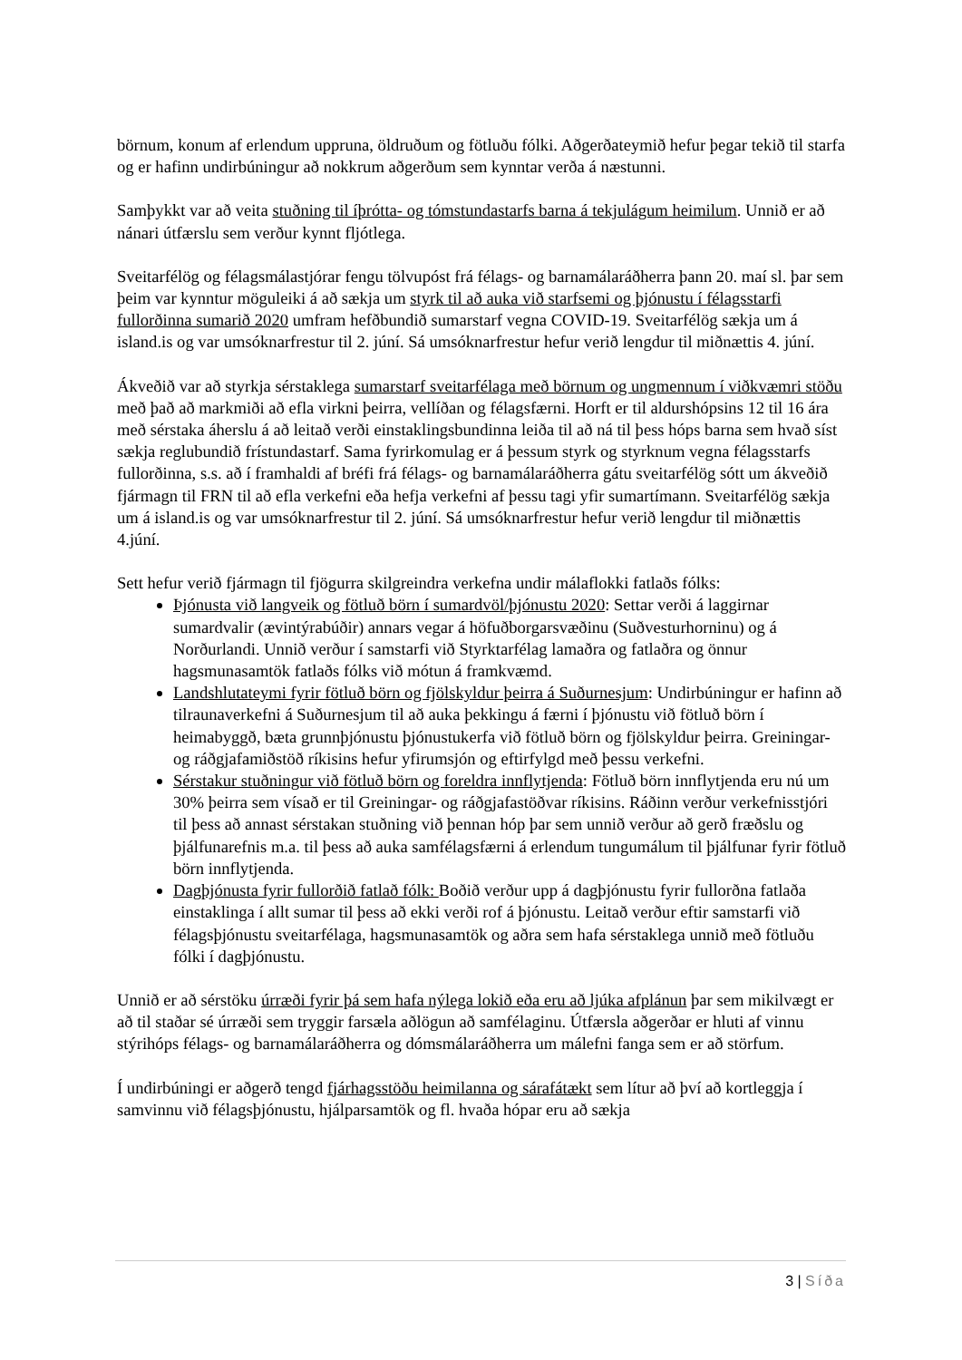börnum, konum af erlendum uppruna, öldruðum og fötluðu fólki. Aðgerðateymið hefur þegar tekið til starfa og er hafinn undirbúningur að nokkrum aðgerðum sem kynntar verða á næstunni.
Samþykkt var að veita stuðning til íþrótta- og tómstundastarfs barna á tekjulágum heimilum. Unnið er að nánari útfærslu sem verður kynnt fljótlega.
Sveitarfélög og félagsmálastjórar fengu tölvupóst frá félags- og barnamálaráðherra þann 20. maí sl. þar sem þeim var kynntur möguleiki á að sækja um styrk til að auka við starfsemi og þjónustu í félagsstarfi fullorðinna sumarið 2020 umfram hefðbundið sumarstarf vegna COVID-19. Sveitarfélög sækja um á island.is og var umsóknarfrestur til 2. júní. Sá umsóknarfrestur hefur verið lengdur til miðnættis 4. júní.
Ákveðið var að styrkja sérstaklega sumarstarf sveitarfélaga með börnum og ungmennum í viðkvæmri stöðu með það að markmiði að efla virkni þeirra, vellíðan og félagsfærni. Horft er til aldurshópsins 12 til 16 ára með sérstaka áherslu á að leitað verði einstaklingsbundinna leiða til að ná til þess hóps barna sem hvað síst sækja reglubundið frístundastarf. Sama fyrirkomulag er á þessum styrk og styrknum vegna félagsstarfs fullorðinna, s.s. að í framhaldi af bréfi frá félags- og barnamálaráðherra gátu sveitarfélög sótt um ákveðið fjármagn til FRN til að efla verkefni eða hefja verkefni af þessu tagi yfir sumartímann. Sveitarfélög sækja um á island.is og var umsóknarfrestur til 2. júní. Sá umsóknarfrestur hefur verið lengdur til miðnættis 4.júní.
Sett hefur verið fjármagn til fjögurra skilgreindra verkefna undir málaflokki fatlaðs fólks:
Þjónusta við langveik og fötluð börn í sumardvöl/þjónustu 2020: Settar verði á laggirnar sumardvalir (ævintýrabúðir) annars vegar á höfuðborgarsvæðinu (Suðvesturhorninu) og á Norðurlandi. Unnið verður í samstarfi við Styrktarfélag lamaðra og fatlaðra og önnur hagsmunasamtök fatlaðs fólks við mótun á framkvæmd.
Landshlutateymi fyrir fötluð börn og fjölskyldur þeirra á Suðurnesjum: Undirbúningur er hafinn að tilraunaverkefni á Suðurnesjum til að auka þekkingu á færni í þjónustu við fötluð börn í heimabyggð, bæta grunnþjónustu þjónustukerfa við fötluð börn og fjölskyldur þeirra. Greiningar- og ráðgjafamiðstöð ríkisins hefur yfirumsjón og eftirfylgd með þessu verkefni.
Sérstakur stuðningur við fötluð börn og foreldra innflytjenda: Fötluð börn innflytjenda eru nú um 30% þeirra sem vísað er til Greiningar- og ráðgjafastöðvar ríkisins. Ráðinn verður verkefnisstjóri til þess að annast sérstakan stuðning við þennan hóp þar sem unnið verður að gerð fræðslu og þjálfunarefnis m.a. til þess að auka samfélagsfærni á erlendum tungumálum til þjálfunar fyrir fötluð börn innflytjenda.
Dagþjónusta fyrir fullorðið fatlað fólk: Boðið verður upp á dagþjónustu fyrir fullorðna fatlaða einstaklinga í allt sumar til þess að ekki verði rof á þjónustu. Leitað verður eftir samstarfi við félagsþjónustu sveitarfélaga, hagsmunasamtök og aðra sem hafa sérstaklega unnið með fötluðu fólki í dagþjónustu.
Unnið er að sérstöku úrræði fyrir þá sem hafa nýlega lokið eða eru að ljúka afplánun þar sem mikilvægt er að til staðar sé úrræði sem tryggir farsæla aðlögun að samfélaginu. Útfærsla aðgerðar er hluti af vinnu stýrihóps félags- og barnamálaráðherra og dómsmálaráðherra um málefni fanga sem er að störfum.
Í undirbúningi er aðgerð tengd fjárhagsstöðu heimilanna og sárafátækt sem lítur að því að kortleggja í samvinnu við félagsþjónustu, hjálparsamtök og fl. hvaða hópar eru að sækja
3 | Síða